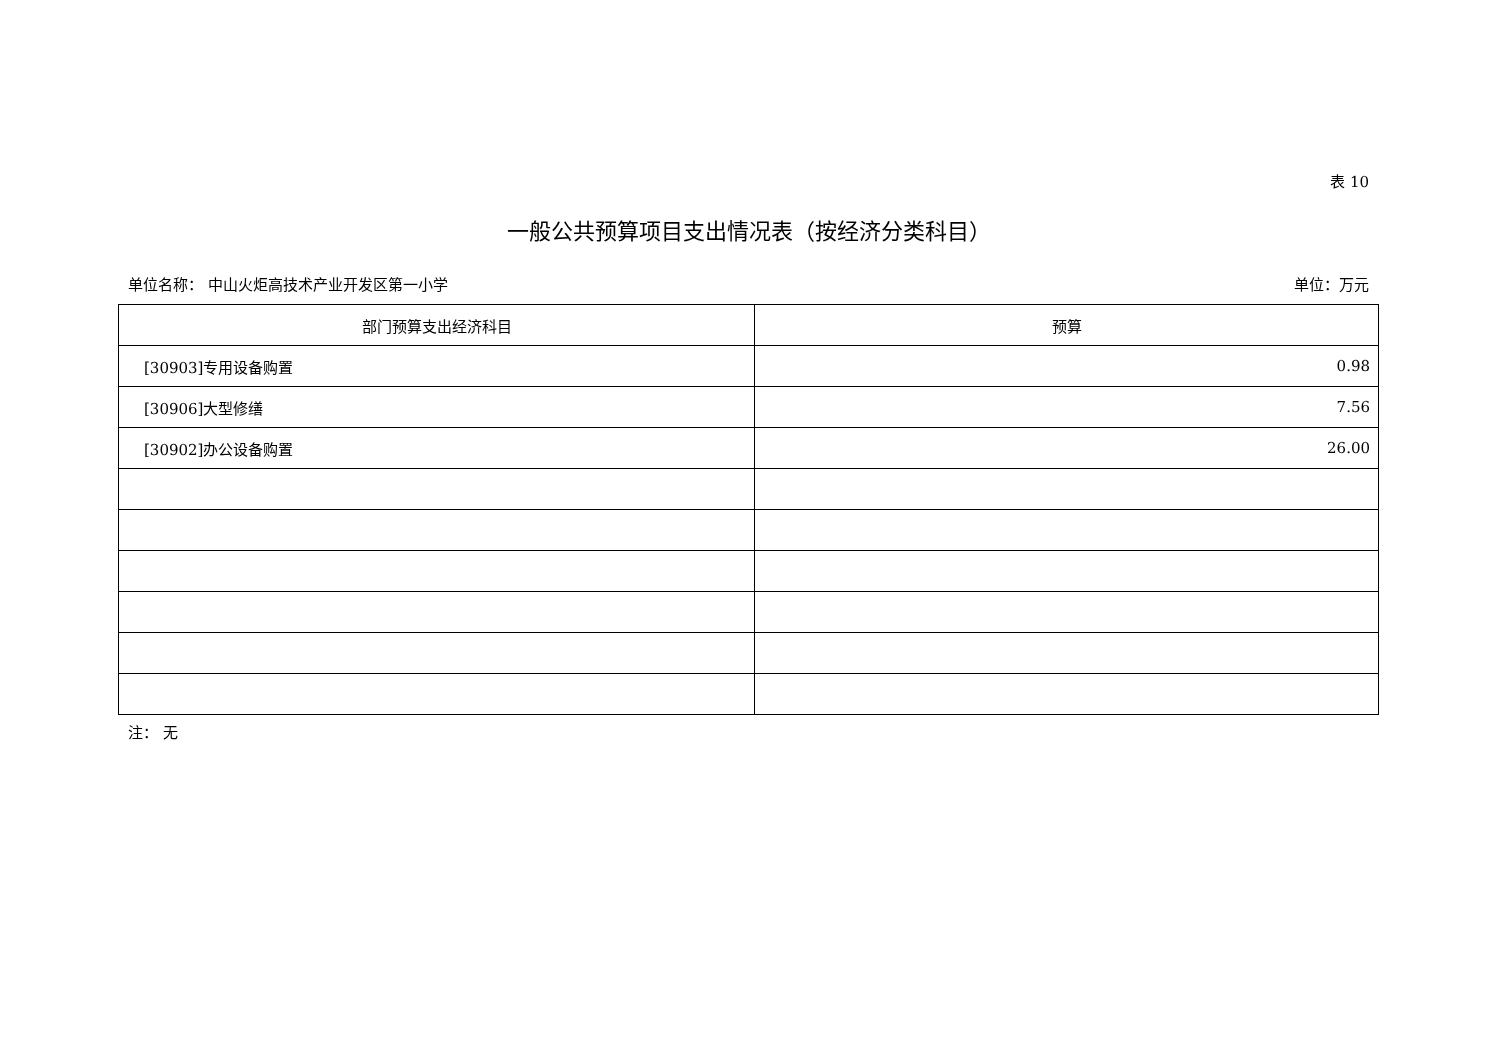表 10
一般公共预算项目支出情况表（按经济分类科目）
单位名称： 中山火炬高技术产业开发区第一小学 单位：万元
| 部门预算支出经济科目 | 预算 |
| --- | --- |
| [30903]专用设备购置 | 0.98 |
| [30906]大型修缮 | 7.56 |
| [30902]办公设备购置 | 26.00 |
注： 无